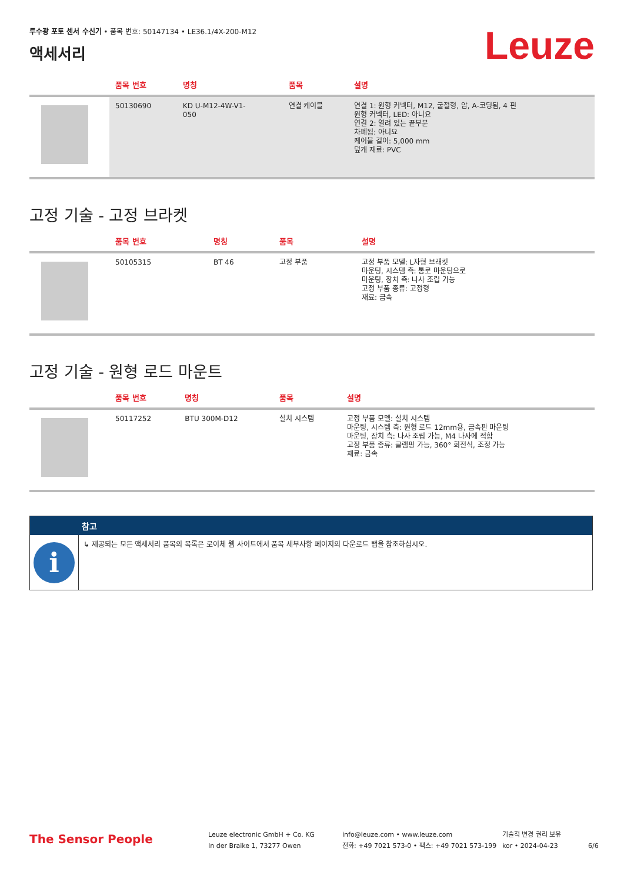투수광 포토 센서 수신기 • 품목 번호: 50147134 • LE36.1/4X-200-M12
액세서리
Leuze
| | 품목 번호 | 명칭 | 품목 | 설명 |
| --- | --- | --- | --- | --- |
| | 50130690 | KD U-M12-4W-V1- 050 | 연결 케이블 | 연결 1: 원형 커넥터, M12, 굴절형, 암, A-코딩됨, 4 핀 원형 커넥터, LED: 아니요 연결 2: 열려 있는 끝부분 차폐됨: 아니요 케이블 길이: 5,000 mm 덮개 재료: PVC |
고정 기술 - 고정 브라켓
| | 품목 번호 | 명칭 | 품목 | 설명 |
| --- | --- | --- | --- | --- |
| | 50105315 | BT 46 | 고정 부품 | 고정 부품 모델: L자형 브래킷 마운팅, 시스템 측: 통로 마운팅으로 마운팅, 장치 측: 나사 조립 가능 고정 부품 종류: 고정형 재료: 금속 |
고정 기술 - 원형 로드 마운트
| | 품목 번호 | 명칭 | 품목 | 설명 |
| --- | --- | --- | --- | --- |
| | 50117252 | BTU 300M-D12 | 설치 시스템 | 고정 부품 모델: 설치 시스템 마운팅, 시스템 측: 원형 로드 12mm용, 금속판 마운팅 마운팅, 장치 측: 나사 조립 가능, M4 나사에 적합 고정 부품 종류: 클램핑 가능, 360° 회전식, 조정 가능 재료: 금속 |
참고
i
↳ 제공되는 모든 액세서리 품목의 목록은 로이체 웹 사이트에서 품목 세부사항 페이지의 다운로드 탭을 참조하십시오.
The Sensor People
Leuze electronic GmbH + Co. KG
In der Braike 1, 73277 Owen
info@leuze.com • www.leuze.com
전화: +49 7021 573-0 • 팩스: +49 7021 573-199
기술적 변경 권리 보유
kor • 2024-04-23
6/6